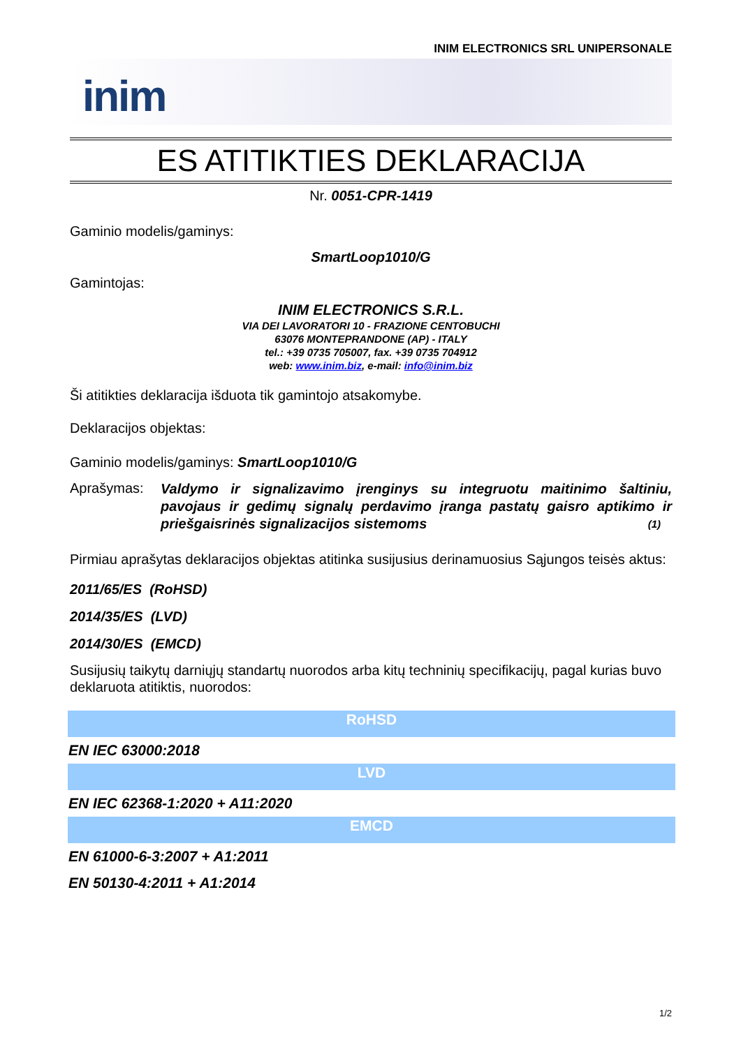INIM ELECTRONICS SRL UNIPERSONALE
inim
ES ATITIKTIES DEKLARACIJA
Nr. 0051-CPR-1419
Gaminio modelis/gaminys:
SmartLoop1010/G
Gamintojas:
INIM ELECTRONICS S.R.L.
VIA DEI LAVORATORI 10 - FRAZIONE CENTOBUCHI
63076 MONTEPRANDONE (AP) - ITALY
tel.: +39 0735 705007, fax. +39 0735 704912
web: www.inim.biz, e-mail: info@inim.biz
Ši atitikties deklaracija išduota tik gamintojo atsakomybe.
Deklaracijos objektas:
Gaminio modelis/gaminys: SmartLoop1010/G
Aprašymas:
Valdymo ir signalizavimo įrenginys su integruotu maitinimo šaltiniu, pavojaus ir gedimų signalų perdavimo įranga pastatų gaisro aptikimo ir priešgaisrinės signalizacijos sistemoms (1)
Pirmiau aprašytas deklaracijos objektas atitinka susijusius derinamuosius Sąjungos teisės aktus:
2011/65/ES (RoHSD)
2014/35/ES (LVD)
2014/30/ES (EMCD)
Susijusių taikytų darniųjų standartų nuorodos arba kitų techninių specifikacijų, pagal kurias buvo deklaruota atitiktis, nuorodos:
| RoHSD |
| --- |
| EN IEC 63000:2018 |
| LVD |
| EN IEC 62368-1:2020 + A11:2020 |
| EMCD |
| EN 61000-6-3:2007 + A1:2011 |
| EN 50130-4:2011 + A1:2014 |
1/2